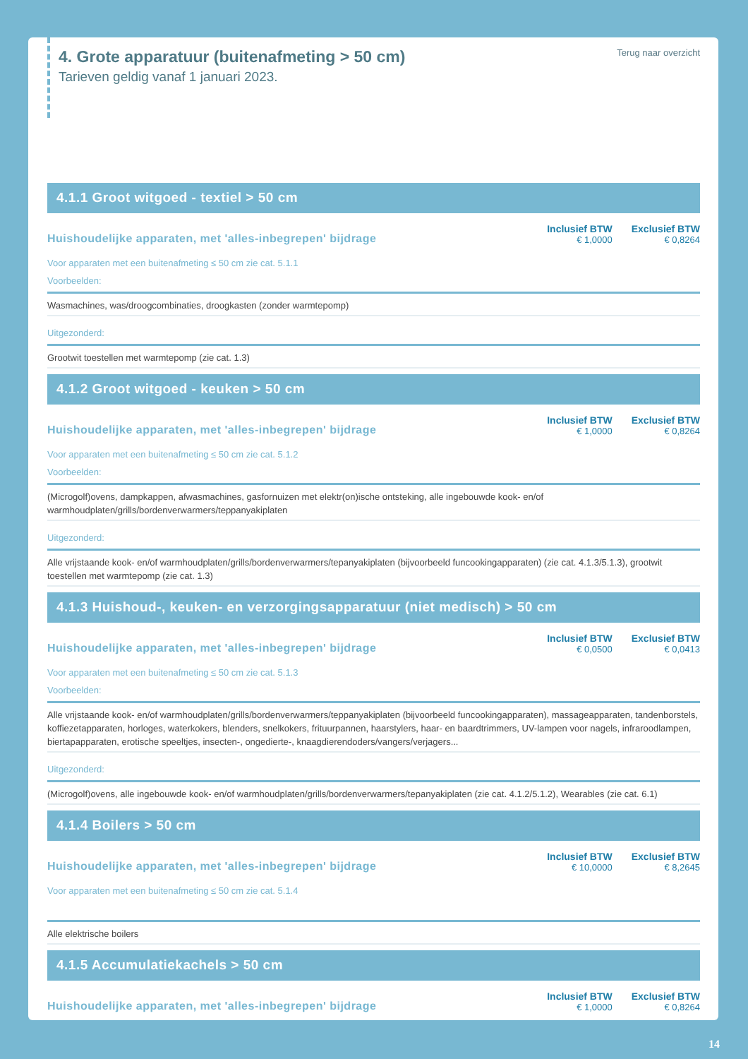4. Grote apparatuur (buitenafmeting > 50 cm)
Tarieven geldig vanaf 1 januari 2023.
Terug naar overzicht
4.1.1 Groot witgoed - textiel > 50 cm
Huishoudelijke apparaten, met 'alles-inbegrepen' bijdrage
Inclusief BTW
€ 1,0000
Exclusief BTW
€ 0,8264
Voor apparaten met een buitenafmeting ≤ 50 cm zie cat. 5.1.1
Voorbeelden:
Wasmachines, was/droogcombinaties, droogkasten (zonder warmtepomp)
Uitgezonderd:
Grootwit toestellen met warmtepomp (zie cat. 1.3)
4.1.2 Groot witgoed - keuken > 50 cm
Huishoudelijke apparaten, met 'alles-inbegrepen' bijdrage
Inclusief BTW
€ 1,0000
Exclusief BTW
€ 0,8264
Voor apparaten met een buitenafmeting ≤ 50 cm zie cat. 5.1.2
Voorbeelden:
(Microgolf)ovens, dampkappen, afwasmachines, gasfornuizen met elektr(on)ische ontsteking, alle ingebouwde kook- en/of
warmhoudplaten/grills/bordenverwarmers/teppanyakiplaten
Uitgezonderd:
Alle vrijstaande kook- en/of warmhoudplaten/grills/bordenverwarmers/tepanyakiplaten (bijvoorbeeld funcookingapparaten) (zie cat. 4.1.3/5.1.3), grootwit toestellen met warmtepomp (zie cat. 1.3)
4.1.3 Huishoud-, keuken- en verzorgingsapparatuur (niet medisch) > 50 cm
Huishoudelijke apparaten, met 'alles-inbegrepen' bijdrage
Inclusief BTW
€ 0,0500
Exclusief BTW
€ 0,0413
Voor apparaten met een buitenafmeting ≤ 50 cm zie cat. 5.1.3
Voorbeelden:
Alle vrijstaande kook- en/of warmhoudplaten/grills/bordenverwarmers/teppanyakiplaten (bijvoorbeeld funcookingapparaten), massageapparaten, tandenborstels, koffiezetapparaten, horloges, waterkokers, blenders, snelkokers, frituurpannen, haarstylers, haar- en baardtrimmers, UV-lampen voor nagels, infraroodlampen, biertapapparaten, erotische speeltjes, insecten-, ongedierte-, knaagdierendoders/vangers/verjagers...
Uitgezonderd:
(Microgolf)ovens, alle ingebouwde kook- en/of warmhoudplaten/grills/bordenverwarmers/tepanyakiplaten (zie cat. 4.1.2/5.1.2), Wearables (zie cat. 6.1)
4.1.4 Boilers > 50 cm
Huishoudelijke apparaten, met 'alles-inbegrepen' bijdrage
Inclusief BTW
€ 10,0000
Exclusief BTW
€ 8,2645
Voor apparaten met een buitenafmeting ≤ 50 cm zie cat. 5.1.4
Alle elektrische boilers
4.1.5 Accumulatiekachels > 50 cm
Huishoudelijke apparaten, met 'alles-inbegrepen' bijdrage
Inclusief BTW
€ 1,0000
Exclusief BTW
€ 0,8264
14